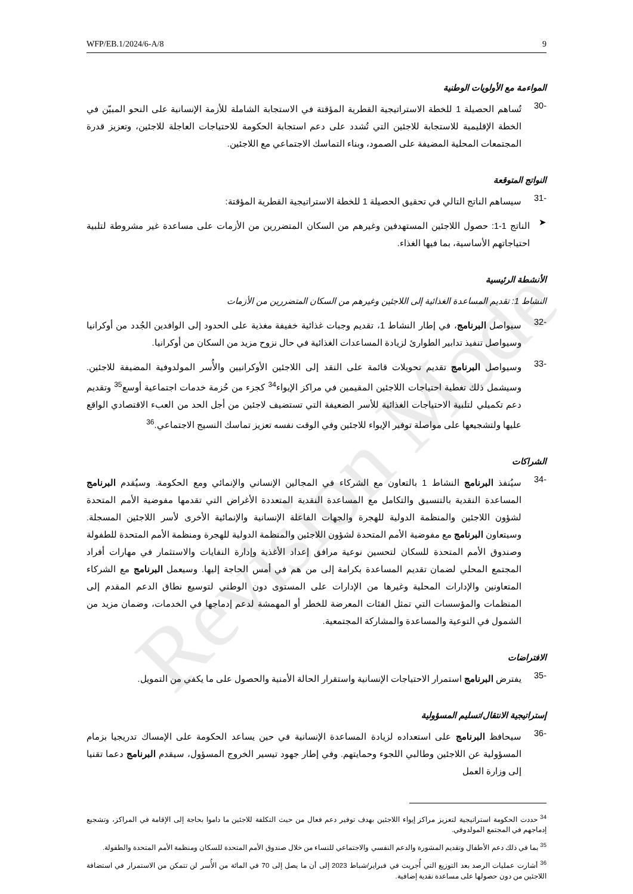WFP/EB.1/2024/6-A/8 9
المواءمة مع الأولويات الوطنية
-30
تُساهم الحصيلة 1 للخطة الاستراتيجية القطرية المؤقتة في الاستجابة الشاملة للأزمة الإنسانية على النحو المبيّن في الخطة الإقليمية للاستجابة للاجئين التي تُشدد على دعم استجابة الحكومة للاحتياجات العاجلة للاجئين، وتعزيز قدرة المجتمعات المحلية المضيفة على الصمود، وبناء التماسك الاجتماعي مع اللاجئين.
النواتج المتوقعة
-31
سيساهم الناتج التالي في تحقيق الحصيلة 1 للخطة الاستراتيجية القطرية المؤقتة:
➤
الناتج 1-1: حصول اللاجئين المستهدفين وغيرهم من السكان المتضررين من الأزمات على مساعدة غير مشروطة لتلبية احتياجاتهم الأساسية، بما فيها الغذاء.
الأنشطة الرئيسية
النشاط 1: تقديم المساعدة الغذائية إلى اللاجئين وغيرهم من السكان المتضررين من الأزمات
-32
سيواصل البرنامج، في إطار النشاط 1، تقديم وجبات غذائية خفيفة مغذية على الحدود إلى الوافدين الجُدد من أوكرانيا وسيواصل تنفيذ تدابير الطوارئ لزيادة المساعدات الغذائية في حال نزوح مزيد من السكان من أوكرانيا.
-33
وسيواصل البرنامج تقديم تحويلات قائمة على النقد إلى اللاجئين الأوكرانيين والأُسر المولدوفية المضيفة للاجئين. وسيشمل ذلك تغطية احتياجات اللاجئين المقيمين في مراكز الإيواء<sup>34</sup> كجزء من حُزمة خدمات اجتماعية أوسع<sup>35</sup> وتقديم دعم تكميلي لتلبية الاحتياجات الغذائية للأسر الضعيفة التي تستضيف لاجئين من أجل الحد من العبء الاقتصادي الواقع عليها ولتشجيعها على مواصلة توفير الإيواء للاجئين وفي الوقت نفسه تعزيز تماسك النسيج الاجتماعي.<sup>36</sup>
الشراكات
-34
سيُنفذ البرنامج النشاط 1 بالتعاون مع الشركاء في المجالين الإنساني والإنمائي ومع الحكومة. وسيُقدم البرنامج المساعدة النقدية بالتنسيق والتكامل مع المساعدة النقدية المتعددة الأغراض التي تقدمها مفوضية الأمم المتحدة لشؤون اللاجئين والمنظمة الدولية للهجرة والجهات الفاعلة الإنسانية والإنمائية الأخرى لأسر اللاجئين المسجلة. وسيتعاون البرنامج مع مفوضية الأمم المتحدة لشؤون اللاجئين والمنظمة الدولية للهجرة ومنظمة الأمم المتحدة للطفولة وصندوق الأمم المتحدة للسكان لتحسين نوعية مرافق إعداد الأغذية وإدارة النفايات والاستثمار في مهارات أفراد المجتمع المحلي لضمان تقديم المساعدة بكرامة إلى من هم في أمس الحاجة إليها. وسيعمل البرنامج مع الشركاء المتعاونين والإدارات المحلية وغيرها من الإدارات على المستوى دون الوطني لتوسيع نطاق الدعم المقدم إلى المنظمات والمؤسسات التي تمثل الفئات المعرضة للخطر أو المهمشة لدعم إدماجها في الخدمات، وضمان مزيد من الشمول في التوعية والمساعدة والمشاركة المجتمعية.
الافتراضات
-35
يفترض البرنامج استمرار الاحتياجات الإنسانية واستقرار الحالة الأمنية والحصول على ما يكفي من التمويل.
إستراتيجية الانتقال/تسليم المسؤولية
-36
سيحافظ البرنامج على استعداده لزيادة المساعدة الإنسانية في حين يساعد الحكومة على الإمساك تدريجيا بزمام المسؤولية عن اللاجئين وطالبي اللجوء وحمايتهم. وفي إطار جهود تيسير الخروج المسؤول، سيقدم البرنامج دعما تقنيا إلى وزارة العمل
<sup>34</sup> حددت الحكومة استراتيجية لتعزيز مراكز إيواء اللاجئين بهدف توفير دعم فعال من حيث التكلفة للاجئين ما داموا بحاجة إلى الإقامة في المراكز، وتشجيع إدماجهم في المجتمع المولدوفي.
<sup>35</sup> بما في ذلك دعم الأطفال وتقديم المشورة والدعم النفسي والاجتماعي للنساء من خلال صندوق الأمم المتحدة للسكان ومنظمة الأمم المتحدة والطفولة.
<sup>36</sup> أشارت عمليات الرصد بعد التوزيع التي أُجريت في فبراير/شباط 2023 إلى أن ما يصل إلى 70 في المائة من الأُسر لن تتمكن من الاستمرار في استضافة اللاجئين من دون حصولها على مساعدة نقدية إضافية.
Revision Mode